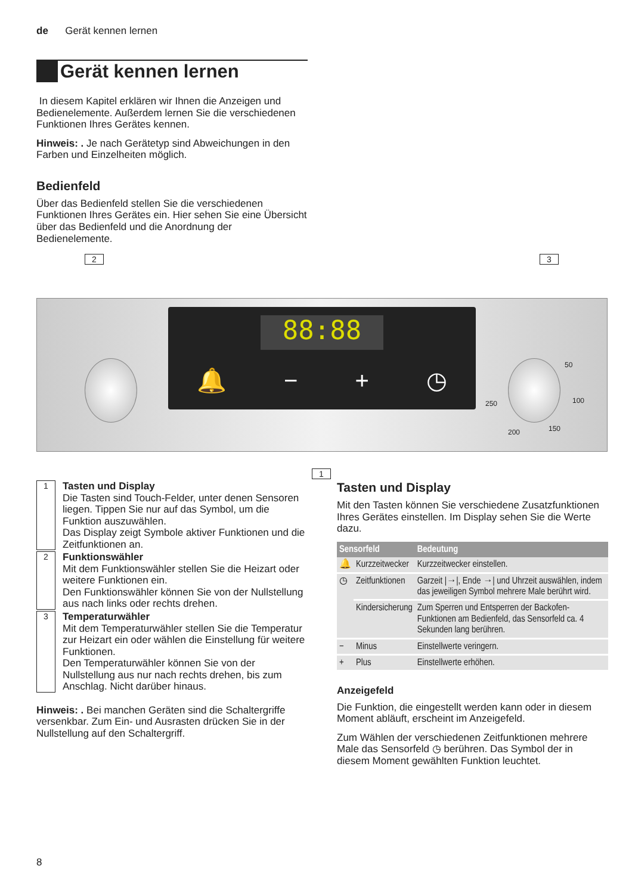de Gerät kennen lernen
Gerät kennen lernen
In diesem Kapitel erklären wir Ihnen die Anzeigen und Bedienelemente. Außerdem lernen Sie die verschiedenen Funktionen Ihres Gerätes kennen.
Hinweis: . Je nach Gerätetyp sind Abweichungen in den Farben und Einzelheiten möglich.
Bedienfeld
Über das Bedienfeld stellen Sie die verschiedenen Funktionen Ihres Gerätes ein. Hier sehen Sie eine Übersicht über das Bedienfeld und die Anordnung der Bedienelemente.
2 3
88:88
🔔 − + ◷
50
100
150 200
250
1
1
Tasten und Display
Die Tasten sind Touch-Felder, unter denen Sensoren liegen. Tippen Sie nur auf das Symbol, um die Funktion auszuwählen.
Das Display zeigt Symbole aktiver Funktionen und die Zeitfunktionen an.
2
Funktionswähler
Mit dem Funktionswähler stellen Sie die Heizart oder weitere Funktionen ein.
Den Funktionswähler können Sie von der Nullstellung aus nach links oder rechts drehen.
3
Temperaturwähler
Mit dem Temperaturwähler stellen Sie die Temperatur zur Heizart ein oder wählen die Einstellung für weitere Funktionen.
Den Temperaturwähler können Sie von der Nullstellung aus nur nach rechts drehen, bis zum Anschlag. Nicht darüber hinaus.
Hinweis: . Bei manchen Geräten sind die Schaltergriffe versenkbar. Zum Ein- und Ausrasten drücken Sie in der Nullstellung auf den Schaltergriff.
Tasten und Display
Mit den Tasten können Sie verschiedene Zusatzfunktionen Ihres Gerätes einstellen. Im Display sehen Sie die Werte dazu.
| Sensorfeld | | Bedeutung |
| --- | --- | --- |
| 🔔 | Kurzzeitwecker | Kurzzeitwecker einstellen. |
| ◷ | Zeitfunktionen | Garzeit /→/, Ende →/ und Uhrzeit auswählen, indem das jeweiligen Symbol mehrere Male berührt wird. |
| | Kindersicherung | Zum Sperren und Entsperren der Backofen-Funktionen am Bedienfeld, das Sensorfeld ca. 4 Sekunden lang berühren. |
| − | Minus | Einstellwerte veringern. |
| + | Plus | Einstellwerte erhöhen. |
Anzeigefeld
Die Funktion, die eingestellt werden kann oder in diesem Moment abläuft, erscheint im Anzeigefeld.
Zum Wählen der verschiedenen Zeitfunktionen mehrere Male das Sensorfeld ◷ berühren. Das Symbol der in diesem Moment gewählten Funktion leuchtet.
8